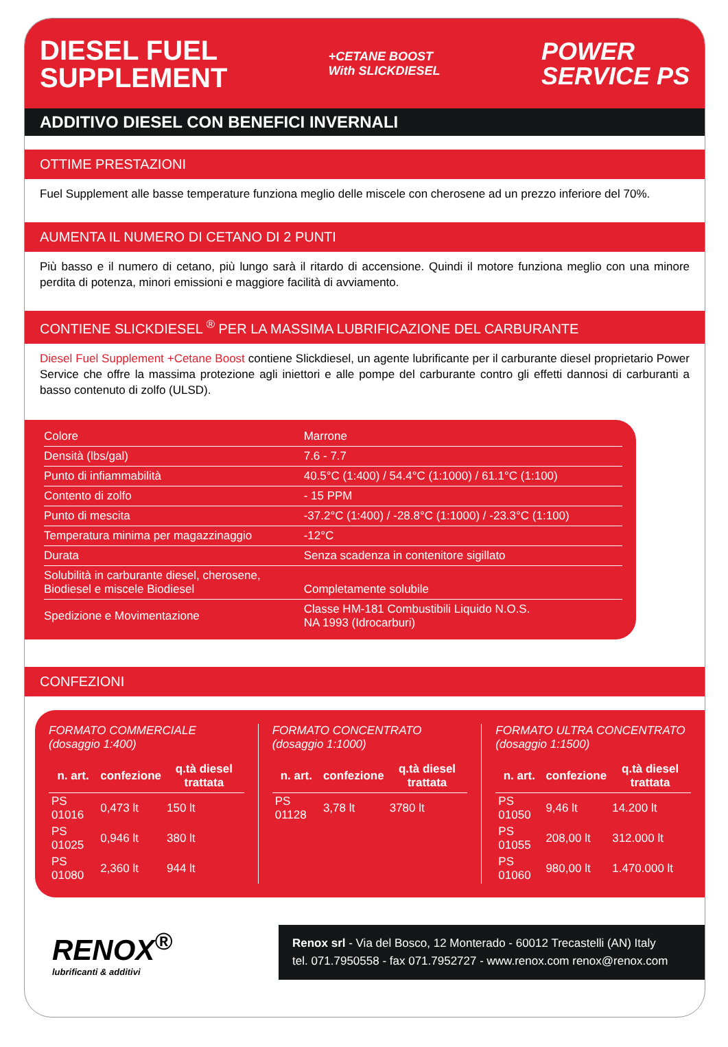DIESEL FUEL
SUPPLEMENT
+CETANE BOOST
With SLICKDIESEL
POWER
SERVICE PS
ADDITIVO DIESEL CON BENEFICI INVERNALI
OTTIME PRESTAZIONI
Fuel Supplement alle basse temperature funziona meglio delle miscele con cherosene ad un prezzo inferiore del 70%.
AUMENTA IL NUMERO DI CETANO DI 2 PUNTI
Più basso e il numero di cetano, più lungo sarà il ritardo di accensione. Quindi il motore funziona meglio con una minore perdita di potenza, minori emissioni e maggiore facilità di avviamento.
CONTIENE SLICKDIESEL <sup>®</sup> PER LA MASSIMA LUBRIFICAZIONE DEL CARBURANTE
Diesel Fuel Supplement +Cetane Boost contiene Slickdiesel, un agente lubrificante per il carburante diesel proprietario Power Service che offre la massima protezione agli iniettori e alle pompe del carburante contro gli effetti dannosi di carburanti a basso contenuto di zolfo (ULSD).
| Colore | Marrone |
| Densità (lbs/gal) | 7.6 - 7.7 |
| Punto di infiammabilità | 40.5°C (1:400) / 54.4°C (1:1000) / 61.1°C (1:100) |
| Contento di zolfo | - 15 PPM |
| Punto di mescita | -37.2°C (1:400) / -28.8°C (1:1000) / -23.3°C (1:100) |
| Temperatura minima per magazzinaggio | -12°C |
| Durata | Senza scadenza in contenitore sigillato |
| Solubilità in carburante diesel, cherosene, Biodiesel e miscele Biodiesel | Completamente solubile |
| Spedizione e Movimentazione | Classe HM-181 Combustibili Liquido N.O.S. NA 1993 (Idrocarburi) |
CONFEZIONI
FORMATO COMMERCIALE
(dosaggio 1:400)
| n. art. | confezione | q.tà diesel trattata |
| --- | --- | --- |
| PS 01016 | 0,473 lt | 150 lt |
| PS 01025 | 0,946 lt | 380 lt |
| PS 01080 | 2,360 lt | 944 lt |
FORMATO CONCENTRATO
(dosaggio 1:1000)
| n. art. | confezione | q.tà diesel trattata |
| --- | --- | --- |
| PS 01128 | 3,78 lt | 3780 lt |
FORMATO ULTRA CONCENTRATO
(dosaggio 1:1500)
| n. art. | confezione | q.tà diesel trattata |
| --- | --- | --- |
| PS 01050 | 9,46 lt | 14.200 lt |
| PS 01055 | 208,00 lt | 312.000 lt |
| PS 01060 | 980,00 lt | 1.470.000 lt |
RENOX<sup>®</sup>
lubrificanti & additivi
Renox srl - Via del Bosco, 12 Monterado - 60012 Trecastelli (AN) Italy
tel. 071.7950558 - fax 071.7952727 - www.renox.com renox@renox.com